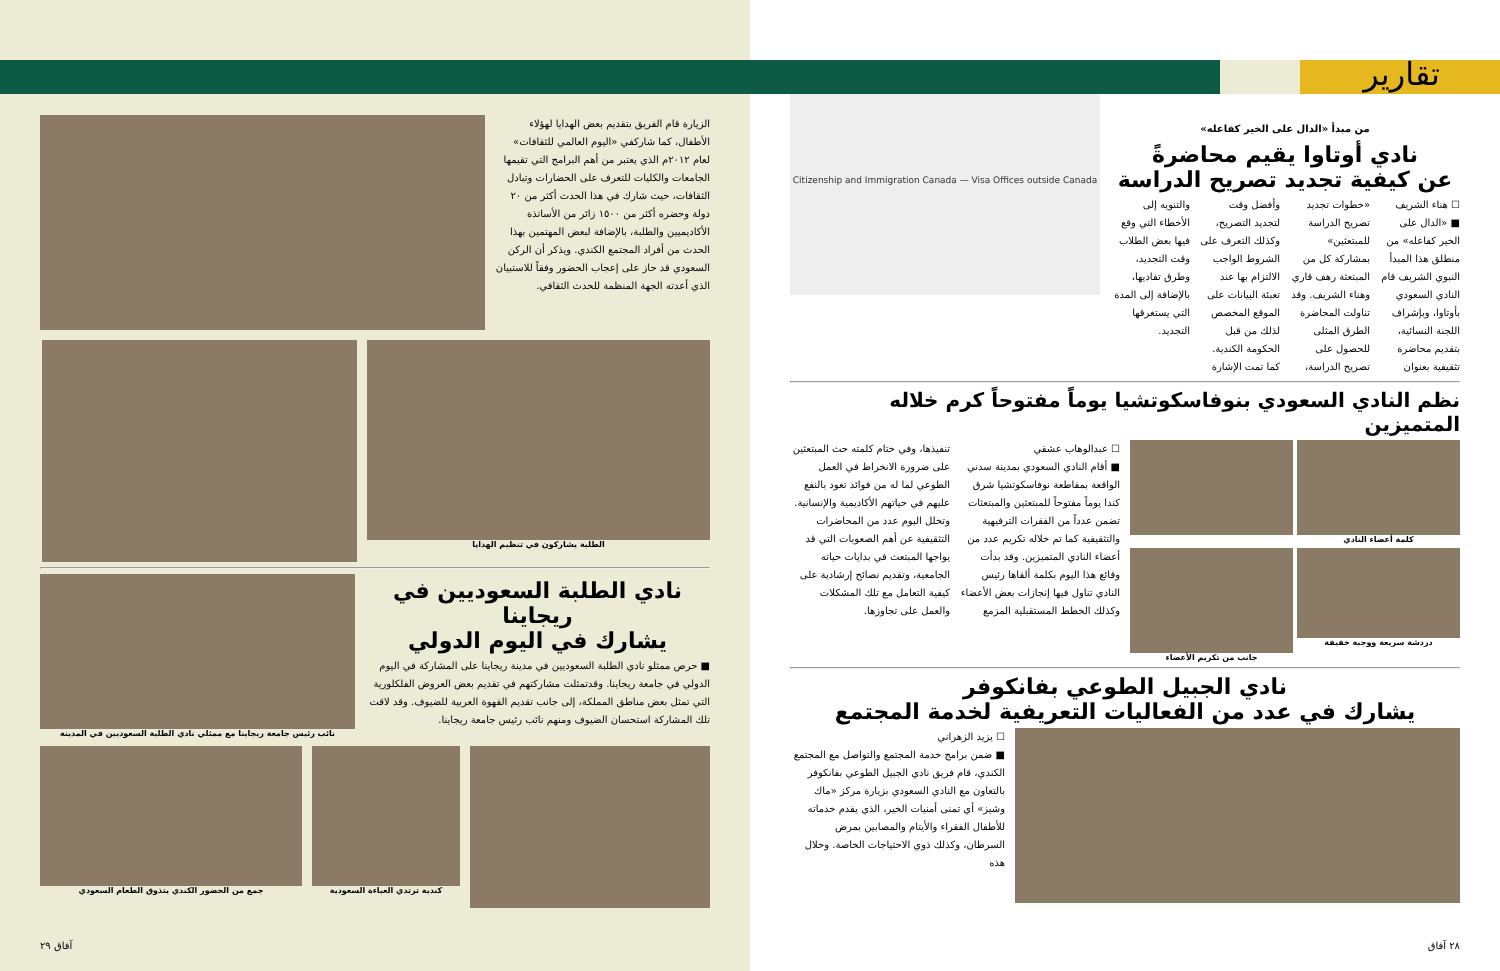تقارير
من مبدأ «الدال على الخير كفاعله»
نادي أوتاوا يقيم محاضرةً
عن كيفية تجديد تصريح الدراسة
☐ هناء الشريف
■ «الدال على الخير كفاعله» من منطلق هذا المبدأ النبوي الشريف قام النادي السعودي بأوتاوا، وبإشراف اللجنة النسائية، بتقديم محاضرة تثقيفية بعنوان «خطوات تجديد تصريح الدراسة للمبتعثين» بمشاركة كل من المبتعثة رهف قاري وهناء الشريف. وقد تناولت المحاضرة الطرق المثلى للحصول على تصريح الدراسة، وأفضل وقت لتجديد التصريح، وكذلك التعرف على الشروط الواجب الالتزام بها عند تعبئة البيانات على الموقع المخصص لذلك من قبل الحكومة الكندية. كما تمت الإشارة والتنويه إلى الأخطاء التي وقع فيها بعض الطلاب وقت التجديد، وطرق تفاديها، بالإضافة إلى المدة التي يستغرقها التجديد.
Citizenship and Immigration Canada — Visa Offices outside Canada
نظم النادي السعودي بنوفاسكوتشيا يوماً مفتوحاً كرم خلاله المتميزين
كلمة أعضاء النادي
دردشة سريعة ووجبة خفيفة
جانب من تكريم الأعضاء
☐ عبدالوهاب عشقي
■ أقام النادي السعودي بمدينة سدني الواقعة بمقاطعة نوفاسكوتشيا شرق كندا يوماً مفتوحاً للمبتعثين والمبتعثات تضمن عدداً من الفقرات الترفيهية والتثقيفية كما تم خلاله تكريم عدد من أعضاء النادي المتميزين. وقد بدأت وقائع هذا اليوم بكلمة ألقاها رئيس النادي تناول فيها إنجازات بعض الأعضاء وكذلك الخطط المستقبلية المزمع تنفيذها، وفي ختام كلمته حث المبتعثين على ضرورة الانخراط في العمل الطوعي لما له من فوائد تعود بالنفع عليهم في حياتهم الأكاديمية والإنسانية. وتخلل اليوم عدد من المحاضرات التثقيفية عن أهم الصعوبات التي قد يواجها المبتعث في بدايات حياته الجامعية، وتقديم نصائح إرشادية على كيفية التعامل مع تلك المشكلات والعمل على تجاوزها.
نادي الجبيل الطوعي بفانكوفر
يشارك في عدد من الفعاليات التعريفية لخدمة المجتمع
☐ يزيد الزهراني
■ ضمن برامج خدمة المجتمع والتواصل مع المجتمع الكندي، قام فريق نادي الجبيل الطوعي بفانكوفر بالتعاون مع النادي السعودي بزيارة مركز «ماك وشيز» أي تمنى أمنيات الخير، الذي يقدم خدماته للأطفال الفقراء والأيتام والمصابين بمرض السرطان، وكذلك ذوي الاحتياجات الخاصة. وخلال هذه
٢٨ آفاق
الزيارة قام الفريق بتقديم بعض الهدايا لهؤلاء الأطفال، كما شاركفي «اليوم العالمي للثقافات» لعام ٢٠١٢م الذي يعتبر من أهم البرامج التي تقيمها الجامعات والكليات للتعرف على الحضارات وتبادل الثقافات، حيث شارك في هذا الحدث أكثر من ٢٠ دولة وحضره أكثر من ١٥٠٠ زائر من الأساتذة الأكاديميين والطلبة، بالإضافة لبعض المهتمين بهذا الحدث من أفراد المجتمع الكندي. ويذكر أن الركن السعودي قد حاز على إعجاب الحضور وفقاً للاستبيان الذي أعدته الجهة المنظمة للحدث الثقافي.
الطلبة يشاركون في تنظيم الهدايا
نادي الطلبة السعوديين في ريجاينا
يشارك في اليوم الدولي
■ حرص ممثلو نادي الطلبة السعوديين في مدينة ريجاينا على المشاركة في اليوم الدولي في جامعة ريجاينا. وقدتمثلت مشاركتهم في تقديم بعض العروض الفلكلورية التي تمثل بعض مناطق المملكة، إلى جانب تقديم القهوة العربية للضيوف. وقد لاقت تلك المشاركة استحسان الضيوف ومنهم نائب رئيس جامعة ريجاينا.
نائب رئيس جامعة ريجاينا مع ممثلي نادي الطلبة السعوديين في المدينة
كندية ترتدي العباءة السعودية جمع من الحضور الكندي يتذوق الطعام السعودي
آفاق ٢٩